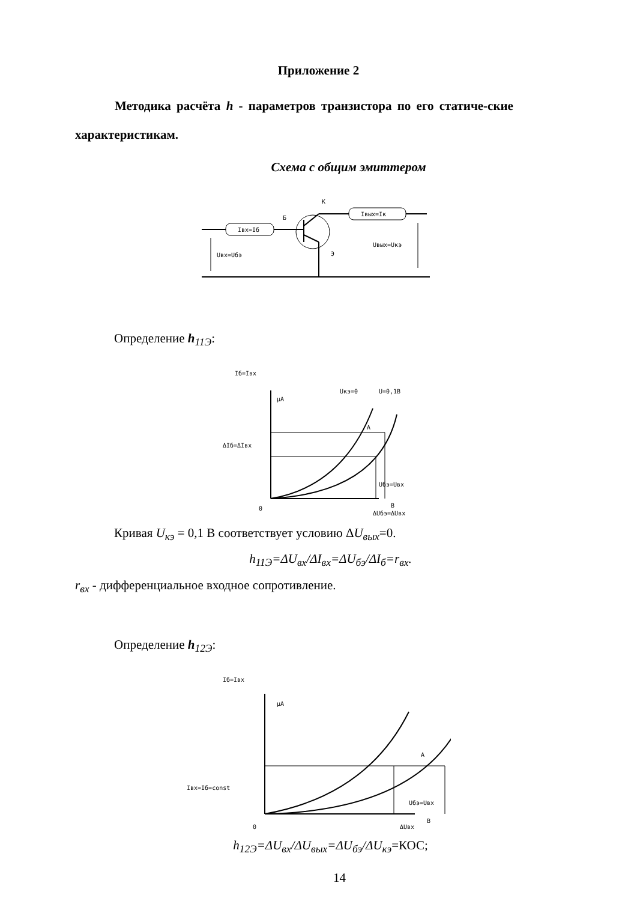Приложение 2
Методика расчёта h - параметров транзистора по его статиче-ские характеристикам.
Схема с общим эмиттером
Iвх=Iб
Iвых=Iк
Б
К
Э
Uвх=Uбэ
Uвых=Uкэ
Определение h<sub>11Э</sub>:
Iб=Iвх
μA
Uкэ=0
U=0,1В
А
ΔIб=ΔIвх
Uбэ=Uвх
В
0
ΔUбэ=ΔUвх
Кривая U<sub>кэ</sub> = 0,1 В соответствует условию ΔU<sub>вых</sub>=0.
h<sub>11Э</sub>=ΔU<sub>вх</sub>/ΔI<sub>вх</sub>=ΔU<sub>бэ</sub>/ΔI<sub>б</sub>=r<sub>вх</sub>.
r<sub>вх</sub> - дифференциальное входное сопротивление.
Определение h<sub>12Э</sub>:
Iб=Iвх
μA
А
Iвх=Iб=const
Uбэ=Uвх
В
0
ΔUвх
h<sub>12Э</sub>=ΔU<sub>вх</sub>/ΔU<sub>вых</sub>=ΔU<sub>бэ</sub>/ΔU<sub>кэ</sub>=КОС;
14